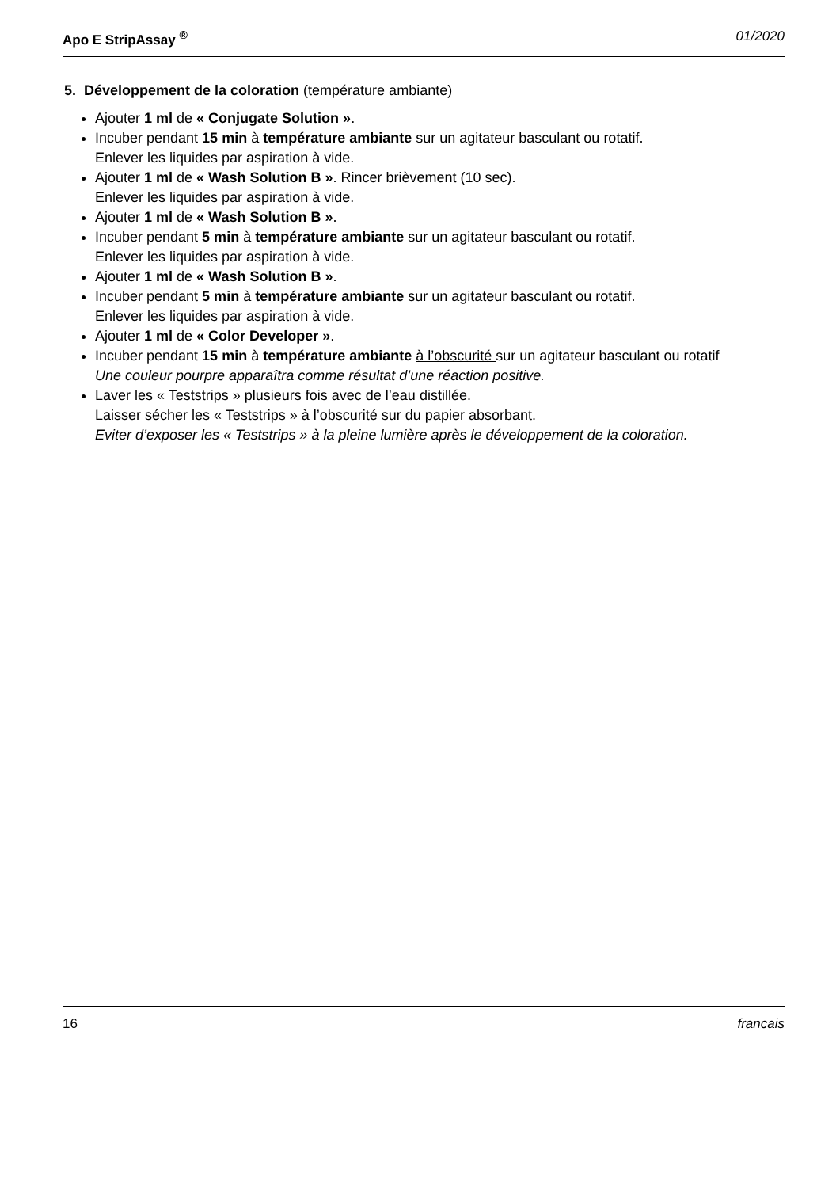Apo E StripAssay <sup>®</sup> 01/2020
5. Développement de la coloration (température ambiante)
Ajouter 1 ml de « Conjugate Solution ».
Incuber pendant 15 min à température ambiante sur un agitateur basculant ou rotatif.
Enlever les liquides par aspiration à vide.
Ajouter 1 ml de « Wash Solution B ». Rincer brièvement (10 sec).
Enlever les liquides par aspiration à vide.
Ajouter 1 ml de « Wash Solution B ».
Incuber pendant 5 min à température ambiante sur un agitateur basculant ou rotatif.
Enlever les liquides par aspiration à vide.
Ajouter 1 ml de « Wash Solution B ».
Incuber pendant 5 min à température ambiante sur un agitateur basculant ou rotatif.
Enlever les liquides par aspiration à vide.
Ajouter 1 ml de « Color Developer ».
Incuber pendant 15 min à température ambiante à l’obscurité sur un agitateur basculant ou rotatif
Une couleur pourpre apparaîtra comme résultat d’une réaction positive.
Laver les « Teststrips » plusieurs fois avec de l’eau distillée.
Laisser sécher les « Teststrips » à l’obscurité sur du papier absorbant.
Eviter d’exposer les « Teststrips » à la pleine lumière après le développement de la coloration.
16 francais